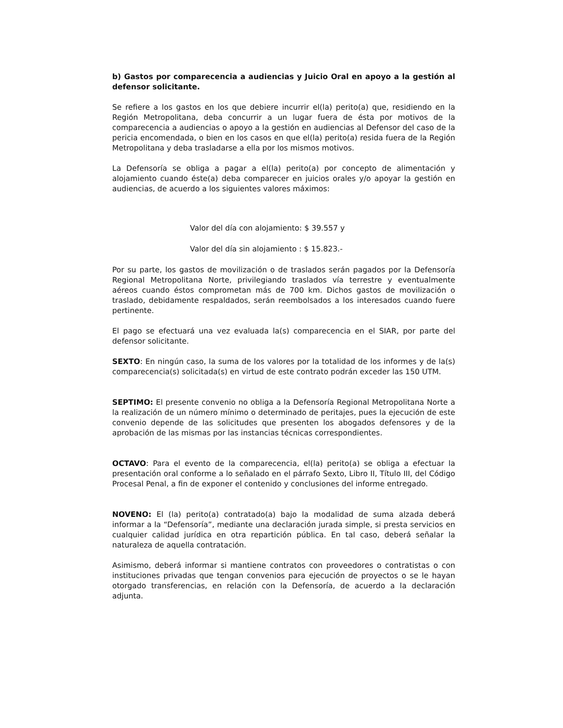b) Gastos por comparecencia a audiencias y Juicio Oral en apoyo a la gestión al defensor solicitante.
Se refiere a los gastos en los que debiere incurrir el(la) perito(a) que, residiendo en la Región Metropolitana, deba concurrir a un lugar fuera de ésta por motivos de la comparecencia a audiencias o apoyo a la gestión en audiencias al Defensor del caso de la pericia encomendada, o bien en los casos en que el(la) perito(a) resida fuera de la Región Metropolitana y deba trasladarse a ella por los mismos motivos.
La Defensoría se obliga a pagar a el(la) perito(a) por concepto de alimentación y alojamiento cuando éste(a) deba comparecer en juicios orales y/o apoyar la gestión en audiencias, de acuerdo a los siguientes valores máximos:
Valor del día con alojamiento: $ 39.557 y
Valor del día sin alojamiento : $ 15.823.-
Por su parte, los gastos de movilización o de traslados serán pagados por la Defensoría Regional Metropolitana Norte, privilegiando traslados vía terrestre y eventualmente aéreos cuando éstos comprometan más de 700 km. Dichos gastos de movilización o traslado, debidamente respaldados, serán reembolsados a los interesados cuando fuere pertinente.
El pago se efectuará una vez evaluada la(s) comparecencia en el SIAR, por parte del defensor solicitante.
SEXTO: En ningún caso, la suma de los valores por la totalidad de los informes y de la(s) comparecencia(s) solicitada(s) en virtud de este contrato podrán exceder las 150 UTM.
SEPTIMO: El presente convenio no obliga a la Defensoría Regional Metropolitana Norte a la realización de un número mínimo o determinado de peritajes, pues la ejecución de este convenio depende de las solicitudes que presenten los abogados defensores y de la aprobación de las mismas por las instancias técnicas correspondientes.
OCTAVO: Para el evento de la comparecencia, el(la) perito(a) se obliga a efectuar la presentación oral conforme a lo señalado en el párrafo Sexto, Libro II, Título III, del Código Procesal Penal, a fin de exponer el contenido y conclusiones del informe entregado.
NOVENO: El (la) perito(a) contratado(a) bajo la modalidad de suma alzada deberá informar a la “Defensoría”, mediante una declaración jurada simple, si presta servicios en cualquier calidad jurídica en otra repartición pública. En tal caso, deberá señalar la naturaleza de aquella contratación.
Asimismo, deberá informar si mantiene contratos con proveedores o contratistas o con instituciones privadas que tengan convenios para ejecución de proyectos o se le hayan otorgado transferencias, en relación con la Defensoría, de acuerdo a la declaración adjunta.